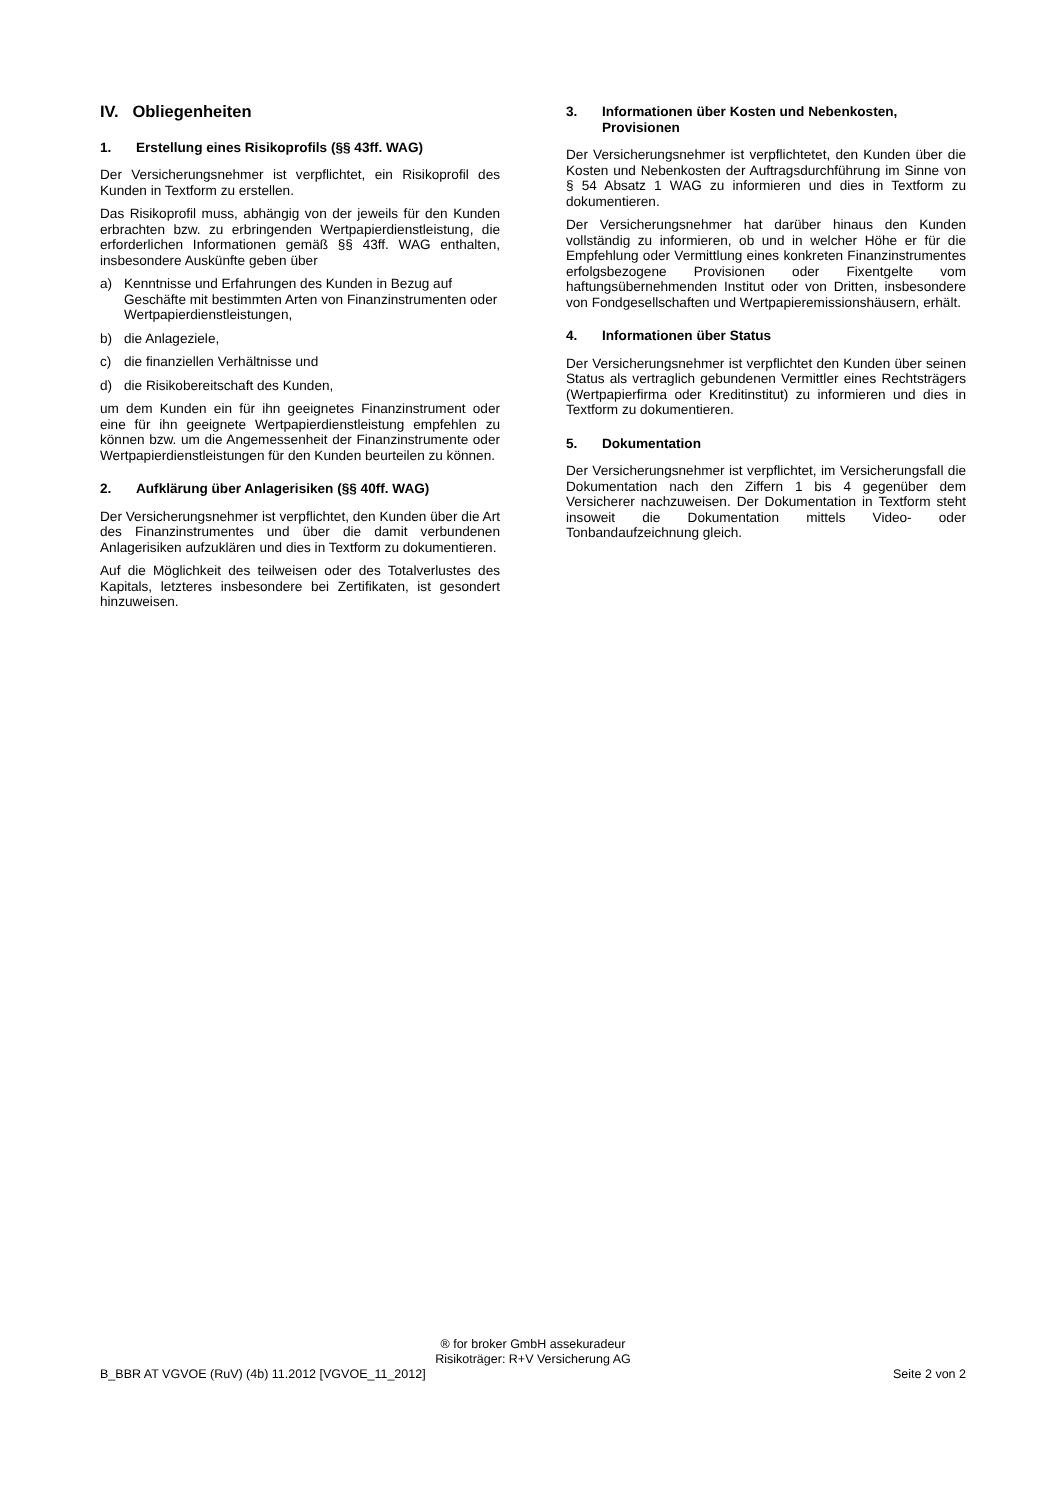IV. Obliegenheiten
1. Erstellung eines Risikoprofils (§§ 43ff. WAG)
Der Versicherungsnehmer ist verpflichtet, ein Risikoprofil des Kunden in Textform zu erstellen.
Das Risikoprofil muss, abhängig von der jeweils für den Kunden erbrachten bzw. zu erbringenden Wertpapierdienstleistung, die erforderlichen Informationen gemäß §§ 43ff. WAG enthalten, insbesondere Auskünfte geben über
a) Kenntnisse und Erfahrungen des Kunden in Bezug auf Geschäfte mit bestimmten Arten von Finanzinstrumenten oder Wertpapierdienstleistungen,
b) die Anlageziele,
c) die finanziellen Verhältnisse und
d) die Risikobereitschaft des Kunden,
um dem Kunden ein für ihn geeignetes Finanzinstrument oder eine für ihn geeignete Wertpapierdienstleistung empfehlen zu können bzw. um die Angemessenheit der Finanzinstrumente oder Wertpapierdienstleistungen für den Kunden beurteilen zu können.
2. Aufklärung über Anlagerisiken (§§ 40ff. WAG)
Der Versicherungsnehmer ist verpflichtet, den Kunden über die Art des Finanzinstrumentes und über die damit verbundenen Anlagerisiken aufzuklären und dies in Textform zu dokumentieren.
Auf die Möglichkeit des teilweisen oder des Totalverlustes des Kapitals, letzteres insbesondere bei Zertifikaten, ist gesondert hinzuweisen.
3. Informationen über Kosten und Nebenkosten, Provisionen
Der Versicherungsnehmer ist verpflichtetet, den Kunden über die Kosten und Nebenkosten der Auftragsdurchführung im Sinne von § 54 Absatz 1 WAG zu informieren und dies in Textform zu dokumentieren.
Der Versicherungsnehmer hat darüber hinaus den Kunden vollständig zu informieren, ob und in welcher Höhe er für die Empfehlung oder Vermittlung eines konkreten Finanzinstrumentes erfolgsbezogene Provisionen oder Fixentgelte vom haftungsübernehmenden Institut oder von Dritten, insbesondere von Fondgesellschaften und Wertpapieremissionshäusern, erhält.
4. Informationen über Status
Der Versicherungsnehmer ist verpflichtet den Kunden über seinen Status als vertraglich gebundenen Vermittler eines Rechtsträgers (Wertpapierfirma oder Kreditinstitut) zu informieren und dies in Textform zu dokumentieren.
5. Dokumentation
Der Versicherungsnehmer ist verpflichtet, im Versicherungsfall die Dokumentation nach den Ziffern 1 bis 4 gegenüber dem Versicherer nachzuweisen. Der Dokumentation in Textform steht insoweit die Dokumentation mittels Video- oder Tonbandaufzeichnung gleich.
® for broker GmbH assekuradeur
Risikoträger: R+V Versicherung AG
B_BBR AT VGVOE (RuV) (4b) 11.2012 [VGVOE_11_2012] Seite 2 von 2